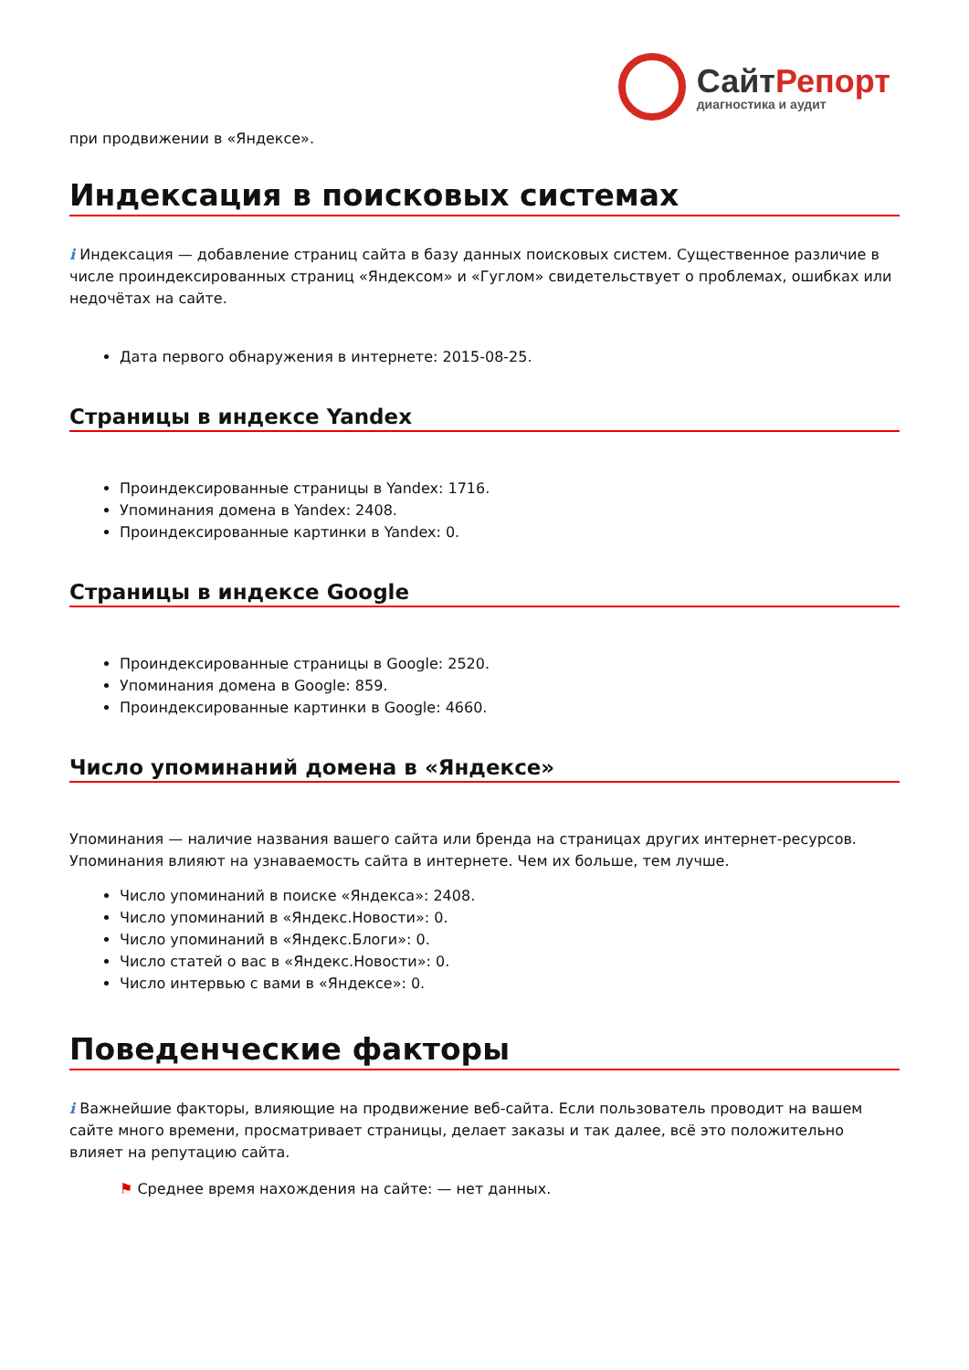СайтРепорт
диагностика и аудит
при продвижении в «Яндексе».
Индексация в поисковых системах
i Индексация — добавление страниц сайта в базу данных поисковых систем. Существенное различие в числе проиндексированных страниц «Яндексом» и «Гуглом» свидетельствует о проблемах, ошибках или недочётах на сайте.
Дата первого обнаружения в интернете: 2015-08-25.
Страницы в индексе Yandex
Проиндексированные страницы в Yandex: 1716.
Упоминания домена в Yandex: 2408.
Проиндексированные картинки в Yandex: 0.
Страницы в индексе Google
Проиндексированные страницы в Google: 2520.
Упоминания домена в Google: 859.
Проиндексированные картинки в Google: 4660.
Число упоминаний домена в «Яндексе»
Упоминания — наличие названия вашего сайта или бренда на страницах других интернет-ресурсов. Упоминания влияют на узнаваемость сайта в интернете. Чем их больше, тем лучше.
Число упоминаний в поиске «Яндекса»: 2408.
Число упоминаний в «Яндекс.Новости»: 0.
Число упоминаний в «Яндекс.Блоги»: 0.
Число статей о вас в «Яндекс.Новости»: 0.
Число интервью с вами в «Яндексе»: 0.
Поведенческие факторы
i Важнейшие факторы, влияющие на продвижение веб-сайта. Если пользователь проводит на вашем сайте много времени, просматривает страницы, делает заказы и так далее, всё это положительно влияет на репутацию сайта.
⚑ Среднее время нахождения на сайте: — нет данных.